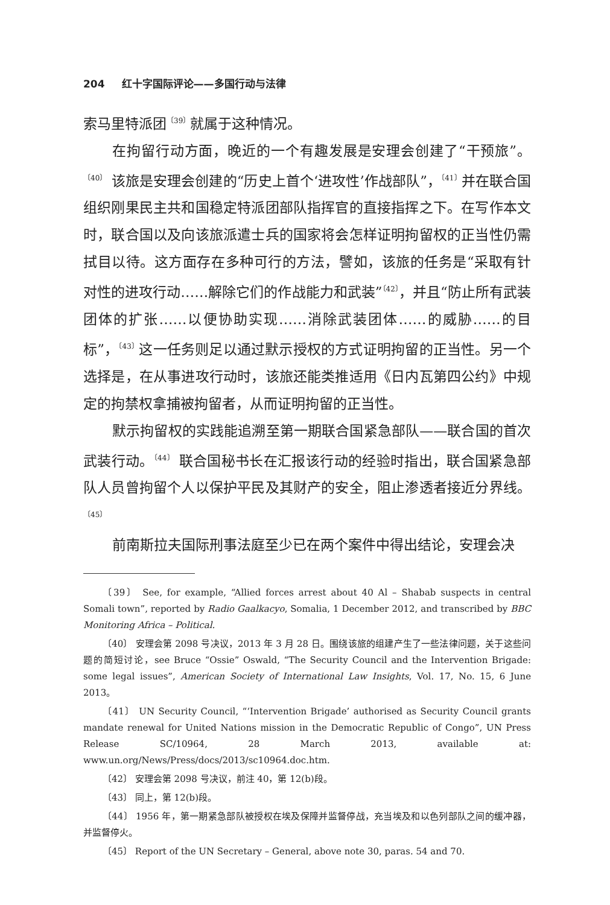204 红十字国际评论——多国行动与法律
索马里特派团<sup>〔39〕</sup>就属于这种情况。
在拘留行动方面，晚近的一个有趣发展是安理会创建了“干预旅”。<sup>〔40〕</sup> 该旅是安理会创建的“历史上首个‘进攻性’作战部队”，<sup>〔41〕</sup>并在联合国组织刚果民主共和国稳定特派团部队指挥官的直接指挥之下。在写作本文时，联合国以及向该旅派遣士兵的国家将会怎样证明拘留权的正当性仍需拭目以待。这方面存在多种可行的方法，譬如，该旅的任务是“采取有针对性的进攻行动……解除它们的作战能力和武装”<sup>〔42〕</sup>，并且“防止所有武装团体的扩张……以便协助实现……消除武装团体……的威胁……的目标”，<sup>〔43〕</sup>这一任务则足以通过默示授权的方式证明拘留的正当性。另一个选择是，在从事进攻行动时，该旅还能类推适用《日内瓦第四公约》中规定的拘禁权拿捕被拘留者，从而证明拘留的正当性。
默示拘留权的实践能追溯至第一期联合国紧急部队——联合国的首次武装行动。<sup>〔44〕</sup> 联合国秘书长在汇报该行动的经验时指出，联合国紧急部队人员曾拘留个人以保护平民及其财产的安全，阻止渗透者接近分界线。<sup>〔45〕</sup>
前南斯拉夫国际刑事法庭至少已在两个案件中得出结论，安理会决
〔39〕 See, for example, “Allied forces arrest about 40 Al – Shabab suspects in central Somali town”, reported by Radio Gaalkacyo, Somalia, 1 December 2012, and transcribed by BBC Monitoring Africa – Political.
〔40〕 安理会第 2098 号决议，2013 年 3 月 28 日。围绕该旅的组建产生了一些法律问题，关于这些问题的简短讨论，see Bruce “Ossie” Oswald, “The Security Council and the Intervention Brigade: some legal issues”, American Society of International Law Insights, Vol. 17, No. 15, 6 June 2013。
〔41〕 UN Security Council, “‘Intervention Brigade’ authorised as Security Council grants mandate renewal for United Nations mission in the Democratic Republic of Congo”, UN Press Release SC/10964, 28 March 2013, available at: www.un.org/News/Press/docs/2013/sc10964.doc.htm.
〔42〕 安理会第 2098 号决议，前注 40，第 12(b)段。
〔43〕 同上，第 12(b)段。
〔44〕 1956 年，第一期紧急部队被授权在埃及保障并监督停战，充当埃及和以色列部队之间的缓冲器，并监督停火。
〔45〕 Report of the UN Secretary – General, above note 30, paras. 54 and 70.